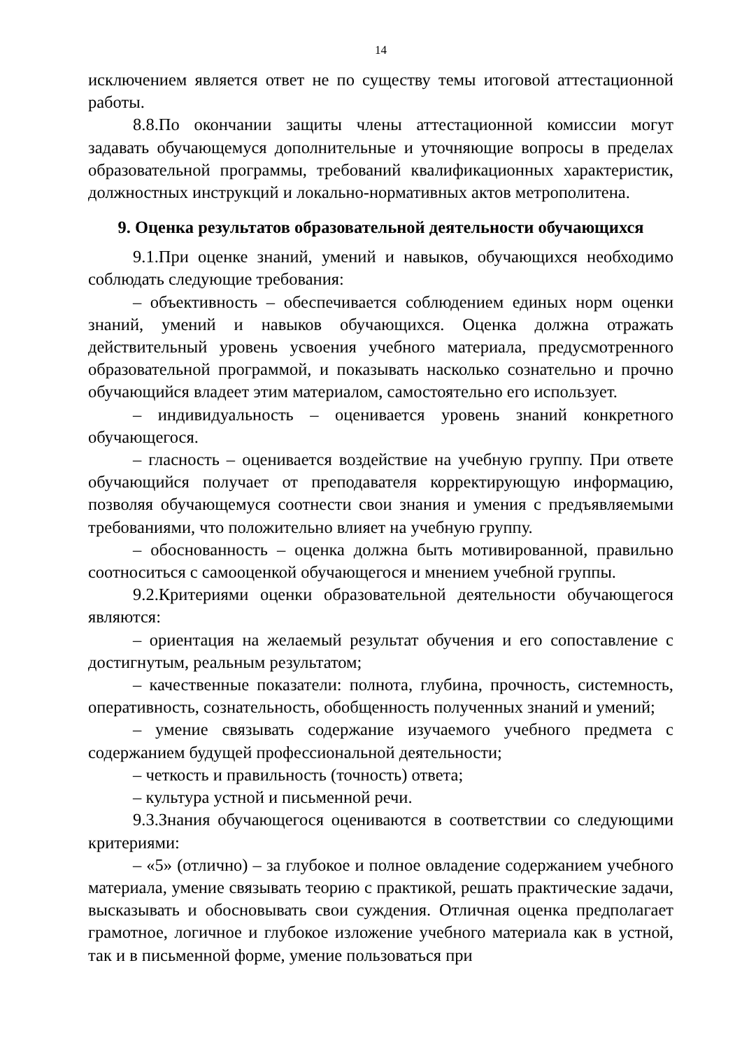14
исключением является ответ не по существу темы итоговой аттестационной работы.
8.8.По окончании защиты члены аттестационной комиссии могут задавать обучающемуся дополнительные и уточняющие вопросы в пределах образовательной программы, требований квалификационных характеристик, должностных инструкций и локально-нормативных актов метрополитена.
9. Оценка результатов образовательной деятельности обучающихся
9.1.При оценке знаний, умений и навыков, обучающихся необходимо соблюдать следующие требования:
– объективность – обеспечивается соблюдением единых норм оценки знаний, умений и навыков обучающихся. Оценка должна отражать действительный уровень усвоения учебного материала, предусмотренного образовательной программой, и показывать насколько сознательно и прочно обучающийся владеет этим материалом, самостоятельно его использует.
– индивидуальность – оценивается уровень знаний конкретного обучающегося.
– гласность – оценивается воздействие на учебную группу. При ответе обучающийся получает от преподавателя корректирующую информацию, позволяя обучающемуся соотнести свои знания и умения с предъявляемыми требованиями, что положительно влияет на учебную группу.
– обоснованность – оценка должна быть мотивированной, правильно соотноситься с самооценкой обучающегося и мнением учебной группы.
9.2.Критериями оценки образовательной деятельности обучающегося являются:
– ориентация на желаемый результат обучения и его сопоставление с достигнутым, реальным результатом;
– качественные показатели: полнота, глубина, прочность, системность, оперативность, сознательность, обобщенность полученных знаний и умений;
– умение связывать содержание изучаемого учебного предмета с содержанием будущей профессиональной деятельности;
– четкость и правильность (точность) ответа;
– культура устной и письменной речи.
9.3.Знания обучающегося оцениваются в соответствии со следующими критериями:
– «5» (отлично) – за глубокое и полное овладение содержанием учебного материала, умение связывать теорию с практикой, решать практические задачи, высказывать и обосновывать свои суждения. Отличная оценка предполагает грамотное, логичное и глубокое изложение учебного материала как в устной, так и в письменной форме, умение пользоваться при